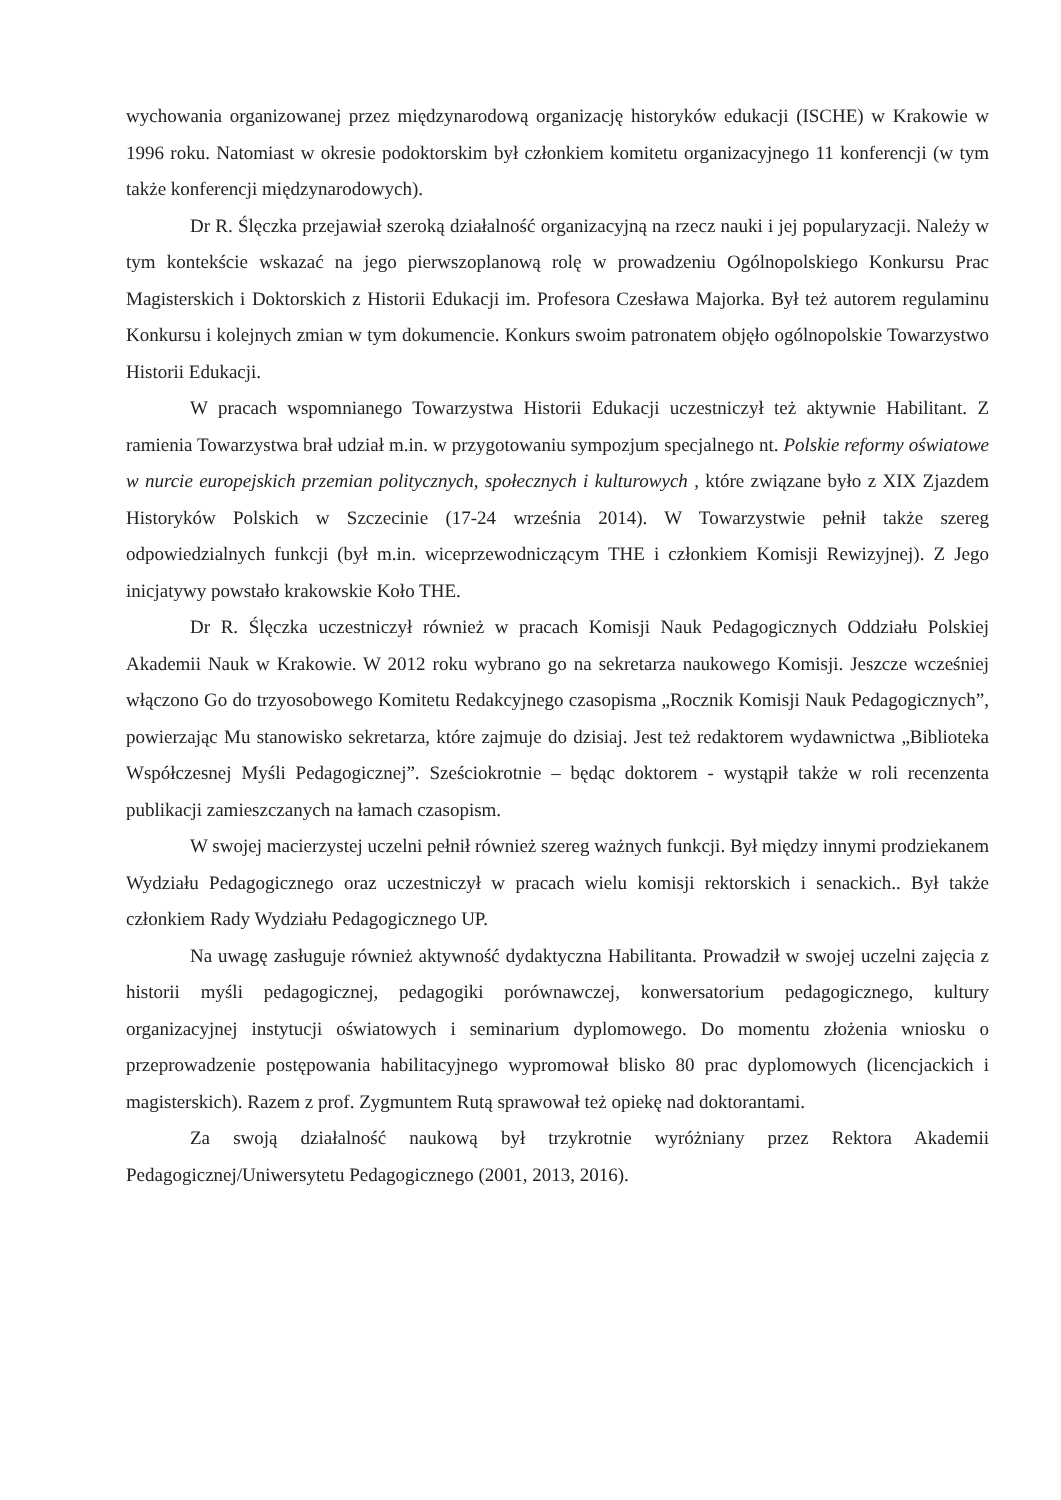wychowania organizowanej przez międzynarodową organizację historyków edukacji (ISCHE) w Krakowie w 1996 roku. Natomiast w okresie podoktorskim był członkiem komitetu organizacyjnego 11 konferencji (w tym także konferencji międzynarodowych).
Dr R. Ślęczka przejawiał szeroką działalność organizacyjną na rzecz nauki i jej popularyzacji. Należy w tym kontekście wskazać na jego pierwszoplanową rolę w prowadzeniu Ogólnopolskiego Konkursu Prac Magisterskich i Doktorskich z Historii Edukacji im. Profesora Czesława Majorka. Był też autorem regulaminu Konkursu i kolejnych zmian w tym dokumencie. Konkurs swoim patronatem objęło ogólnopolskie Towarzystwo Historii Edukacji.
W pracach wspomnianego Towarzystwa Historii Edukacji uczestniczył też aktywnie Habilitant. Z ramienia Towarzystwa brał udział m.in. w przygotowaniu sympozjum specjalnego nt. Polskie reformy oświatowe w nurcie europejskich przemian politycznych, społecznych i kulturowych , które związane było z XIX Zjazdem Historyków Polskich w Szczecinie (17-24 września 2014). W Towarzystwie pełnił także szereg odpowiedzialnych funkcji (był m.in. wiceprzewodniczącym THE i członkiem Komisji Rewizyjnej). Z Jego inicjatywy powstało krakowskie Koło THE.
Dr R. Ślęczka uczestniczył również w pracach Komisji Nauk Pedagogicznych Oddziału Polskiej Akademii Nauk w Krakowie. W 2012 roku wybrano go na sekretarza naukowego Komisji. Jeszcze wcześniej włączono Go do trzyosobowego Komitetu Redakcyjnego czasopisma „Rocznik Komisji Nauk Pedagogicznych”, powierzając Mu stanowisko sekretarza, które zajmuje do dzisiaj. Jest też redaktorem wydawnictwa „Biblioteka Współczesnej Myśli Pedagogicznej”. Sześciokrotnie – będąc doktorem - wystąpił także w roli recenzenta publikacji zamieszczanych na łamach czasopism.
W swojej macierzystej uczelni pełnił również szereg ważnych funkcji. Był między innymi prodziekanem Wydziału Pedagogicznego oraz uczestniczył w pracach wielu komisji rektorskich i senackich.. Był także członkiem Rady Wydziału Pedagogicznego UP.
Na uwagę zasługuje również aktywność dydaktyczna Habilitanta. Prowadził w swojej uczelni zajęcia z historii myśli pedagogicznej, pedagogiki porównawczej, konwersatorium pedagogicznego, kultury organizacyjnej instytucji oświatowych i seminarium dyplomowego. Do momentu złożenia wniosku o przeprowadzenie postępowania habilitacyjnego wypromował blisko 80 prac dyplomowych (licencjackich i magisterskich). Razem z prof. Zygmuntem Rutą sprawował też opiekę nad doktorantami.
Za swoją działalność naukową był trzykrotnie wyróżniany przez Rektora Akademii Pedagogicznej/Uniwersytetu Pedagogicznego (2001, 2013, 2016).